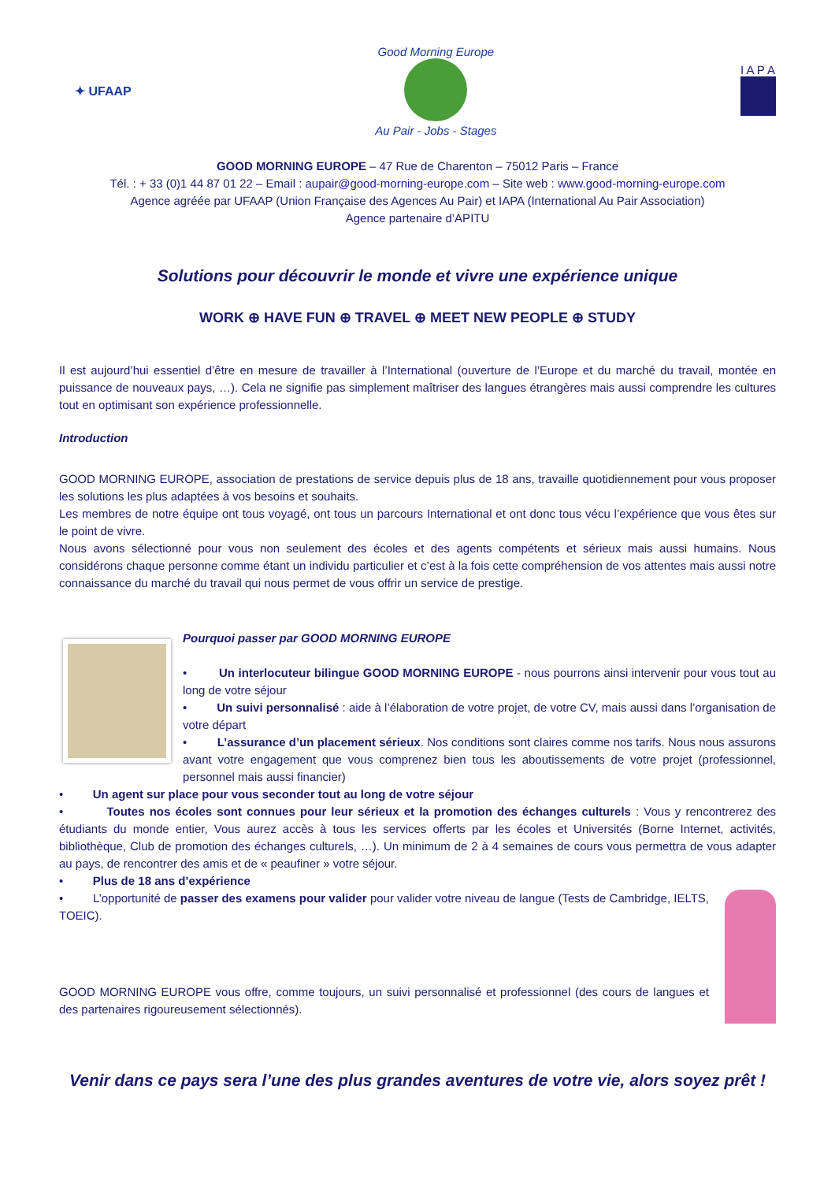✦ UFAAP
Good Morning Europe
Au Pair - Jobs - Stages
I A P A
GOOD MORNING EUROPE – 47 Rue de Charenton – 75012 Paris – France
Tél. : + 33 (0)1 44 87 01 22 – Email : aupair@good-morning-europe.com – Site web : www.good-morning-europe.com
Agence agréée par UFAAP (Union Française des Agences Au Pair) et IAPA (International Au Pair Association)
Agence partenaire d’APITU
Solutions pour découvrir le monde et vivre une expérience unique
WORK ⊕ HAVE FUN ⊕ TRAVEL ⊕ MEET NEW PEOPLE ⊕ STUDY
Il est aujourd’hui essentiel d’être en mesure de travailler à l’International (ouverture de l’Europe et du marché du travail, montée en puissance de nouveaux pays, …). Cela ne signifie pas simplement maîtriser des langues étrangères mais aussi comprendre les cultures tout en optimisant son expérience professionnelle.
Introduction
GOOD MORNING EUROPE, association de prestations de service depuis plus de 18 ans, travaille quotidiennement pour vous proposer les solutions les plus adaptées à vos besoins et souhaits.
Les membres de notre équipe ont tous voyagé, ont tous un parcours International et ont donc tous vécu l’expérience que vous êtes sur le point de vivre.
Nous avons sélectionné pour vous non seulement des écoles et des agents compétents et sérieux mais aussi humains. Nous considérons chaque personne comme étant un individu particulier et c’est à la fois cette compréhension de vos attentes mais aussi notre connaissance du marché du travail qui nous permet de vous offrir un service de prestige.
Pourquoi passer par GOOD MORNING EUROPE
• Un interlocuteur bilingue GOOD MORNING EUROPE - nous pourrons ainsi intervenir pour vous tout au long de votre séjour
• Un suivi personnalisé : aide à l’élaboration de votre projet, de votre CV, mais aussi dans l’organisation de votre départ
• L’assurance d’un placement sérieux. Nos conditions sont claires comme nos tarifs. Nous nous assurons avant votre engagement que vous comprenez bien tous les aboutissements de votre projet (professionnel, personnel mais aussi financier)
• Un agent sur place pour vous seconder tout au long de votre séjour
• Toutes nos écoles sont connues pour leur sérieux et la promotion des échanges culturels : Vous y rencontrerez des étudiants du monde entier, Vous aurez accès à tous les services offerts par les écoles et Universités (Borne Internet, activités, bibliothèque, Club de promotion des échanges culturels, …). Un minimum de 2 à 4 semaines de cours vous permettra de vous adapter au pays, de rencontrer des amis et de « peaufiner » votre séjour.
• Plus de 18 ans d’expérience
• L’opportunité de passer des examens pour valider pour valider votre niveau de langue (Tests de Cambridge, IELTS, TOEIC).
GOOD MORNING EUROPE vous offre, comme toujours, un suivi personnalisé et professionnel (des cours de langues et des partenaires rigoureusement sélectionnés).
Venir dans ce pays sera l’une des plus grandes aventures de votre vie, alors soyez prêt !